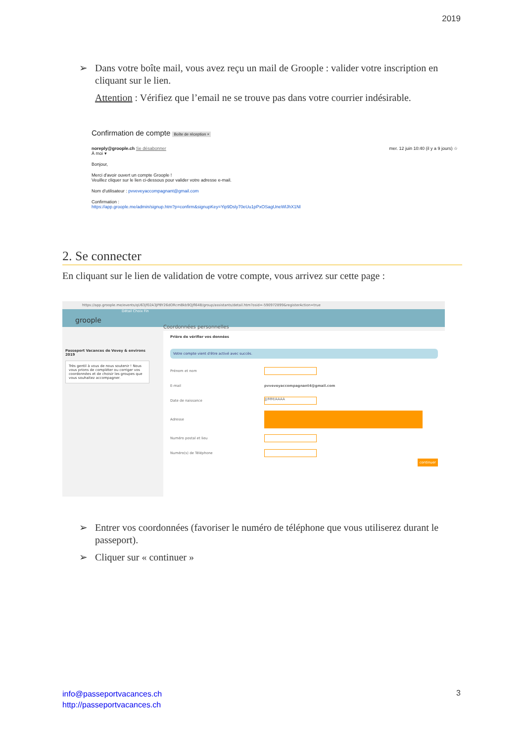2019
➢ Dans votre boîte mail, vous avez reçu un mail de Groople : valider votre inscription en cliquant sur le lien.
Attention : Vérifiez que l’email ne se trouve pas dans votre courrier indésirable.
Confirmation de compte Boîte de réception ×
noreply@groople.ch Se désabonner mer. 12 juin 10:40 (il y a 9 jours) ☆
À moi ▾
Bonjour,
Merci d'avoir ouvert un compte Groople !
Veuillez cliquer sur le lien ci-dessous pour valider votre adresse e-mail.
Nom d'utilisateur : pvveveyaccompagnant@gmail.com
Confirmation :
https://app.groople.me/admin/signup.htm?p=confirm&signupKey=Yip9Dsly70eUu1pPxOSagUneWlJhX1Nl
2. Se connecter
En cliquant sur le lien de validation de votre compte, vous arrivez sur cette page :
https://app.groople.me/events/qU63jf02A3JPBY26dORcmBkb9Qjfl64B/group/assistants/detail.htm?osid=-590972899&registerAction=true
Détail Choix Fin
groople
Passeport Vacances de Vevey & environs 2019
Très gentil à vous de nous soutenir ! Nous vous prions de compléter ou corriger vos coordonnées et de choisir les groupes que vous souhaitez accompagner.
Coordonnées personnelles
Prière de vérifier vos données
Votre compte vient d'être activé avec succès.
Prénom et nom
E-mail pvveveyaccompagnant4@gmail.com
Date de naissance
JJ/MM/AAAA
Adresse
Numéro postal et lieu
Numéro(s) de Téléphone
continuer
➢ Entrer vos coordonnées (favoriser le numéro de téléphone que vous utiliserez durant le passeport).
➢ Cliquer sur « continuer »
info@passeportvacances.ch
http://passeportvacances.ch
3